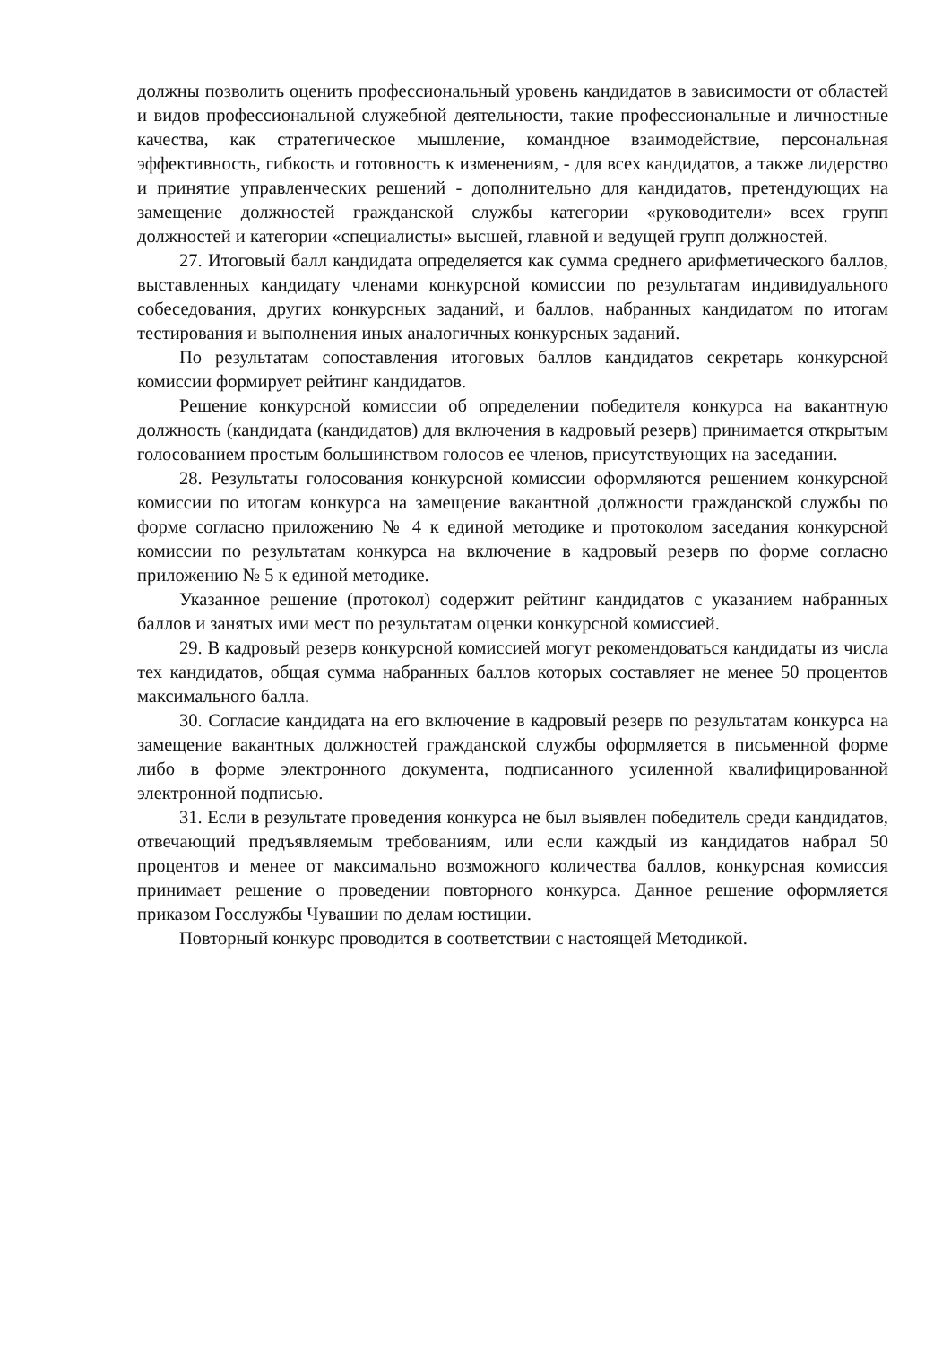должны позволить оценить профессиональный уровень кандидатов в зависимости от областей и видов профессиональной служебной деятельности, такие профессиональные и личностные качества, как стратегическое мышление, командное взаимодействие, персональная эффективность, гибкость и готовность к изменениям, - для всех кандидатов, а также лидерство и принятие управленческих решений - дополнительно для кандидатов, претендующих на замещение должностей гражданской службы категории «руководители» всех групп должностей и категории «специалисты» высшей, главной и ведущей групп должностей.
27. Итоговый балл кандидата определяется как сумма среднего арифметического баллов, выставленных кандидату членами конкурсной комиссии по результатам индивидуального собеседования, других конкурсных заданий, и баллов, набранных кандидатом по итогам тестирования и выполнения иных аналогичных конкурсных заданий.
По результатам сопоставления итоговых баллов кандидатов секретарь конкурсной комиссии формирует рейтинг кандидатов.
Решение конкурсной комиссии об определении победителя конкурса на вакантную должность (кандидата (кандидатов) для включения в кадровый резерв) принимается открытым голосованием простым большинством голосов ее членов, присутствующих на заседании.
28. Результаты голосования конкурсной комиссии оформляются решением конкурсной комиссии по итогам конкурса на замещение вакантной должности гражданской службы по форме согласно приложению № 4 к единой методике и протоколом заседания конкурсной комиссии по результатам конкурса на включение в кадровый резерв по форме согласно приложению № 5 к единой методике.
Указанное решение (протокол) содержит рейтинг кандидатов с указанием набранных баллов и занятых ими мест по результатам оценки конкурсной комиссией.
29. В кадровый резерв конкурсной комиссией могут рекомендоваться кандидаты из числа тех кандидатов, общая сумма набранных баллов которых составляет не менее 50 процентов максимального балла.
30. Согласие кандидата на его включение в кадровый резерв по результатам конкурса на замещение вакантных должностей гражданской службы оформляется в письменной форме либо в форме электронного документа, подписанного усиленной квалифицированной электронной подписью.
31. Если в результате проведения конкурса не был выявлен победитель среди кандидатов, отвечающий предъявляемым требованиям, или если каждый из кандидатов набрал 50 процентов и менее от максимально возможного количества баллов, конкурсная комиссия принимает решение о проведении повторного конкурса. Данное решение оформляется приказом Госслужбы Чувашии по делам юстиции.
Повторный конкурс проводится в соответствии с настоящей Методикой.